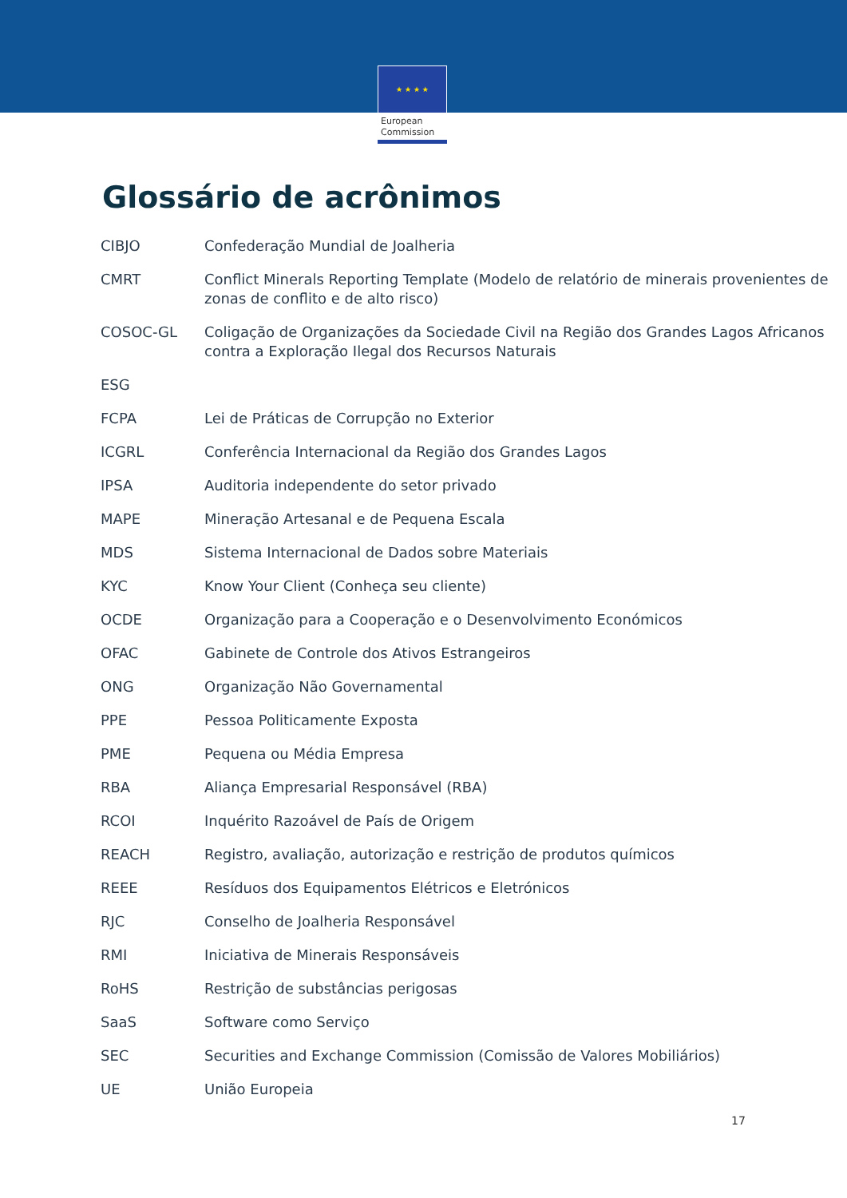★ ★ ★ ★
European
Commission
Glossário de acrônimos
| CIBJO | Confederação Mundial de Joalheria |
| CMRT | Conflict Minerals Reporting Template (Modelo de relatório de minerais provenientes de zonas de conflito e de alto risco) |
| COSOC-GL | Coligação de Organizações da Sociedade Civil na Região dos Grandes Lagos Africanos contra a Exploração Ilegal dos Recursos Naturais |
| ESG | |
| FCPA | Lei de Práticas de Corrupção no Exterior |
| ICGRL | Conferência Internacional da Região dos Grandes Lagos |
| IPSA | Auditoria independente do setor privado |
| MAPE | Mineração Artesanal e de Pequena Escala |
| MDS | Sistema Internacional de Dados sobre Materiais |
| KYC | Know Your Client (Conheça seu cliente) |
| OCDE | Organização para a Cooperação e o Desenvolvimento Económicos |
| OFAC | Gabinete de Controle dos Ativos Estrangeiros |
| ONG | Organização Não Governamental |
| PPE | Pessoa Politicamente Exposta |
| PME | Pequena ou Média Empresa |
| RBA | Aliança Empresarial Responsável (RBA) |
| RCOI | Inquérito Razoável de País de Origem |
| REACH | Registro, avaliação, autorização e restrição de produtos químicos |
| REEE | Resíduos dos Equipamentos Elétricos e Eletrónicos |
| RJC | Conselho de Joalheria Responsável |
| RMI | Iniciativa de Minerais Responsáveis |
| RoHS | Restrição de substâncias perigosas |
| SaaS | Software como Serviço |
| SEC | Securities and Exchange Commission (Comissão de Valores Mobiliários) |
| UE | União Europeia |
17